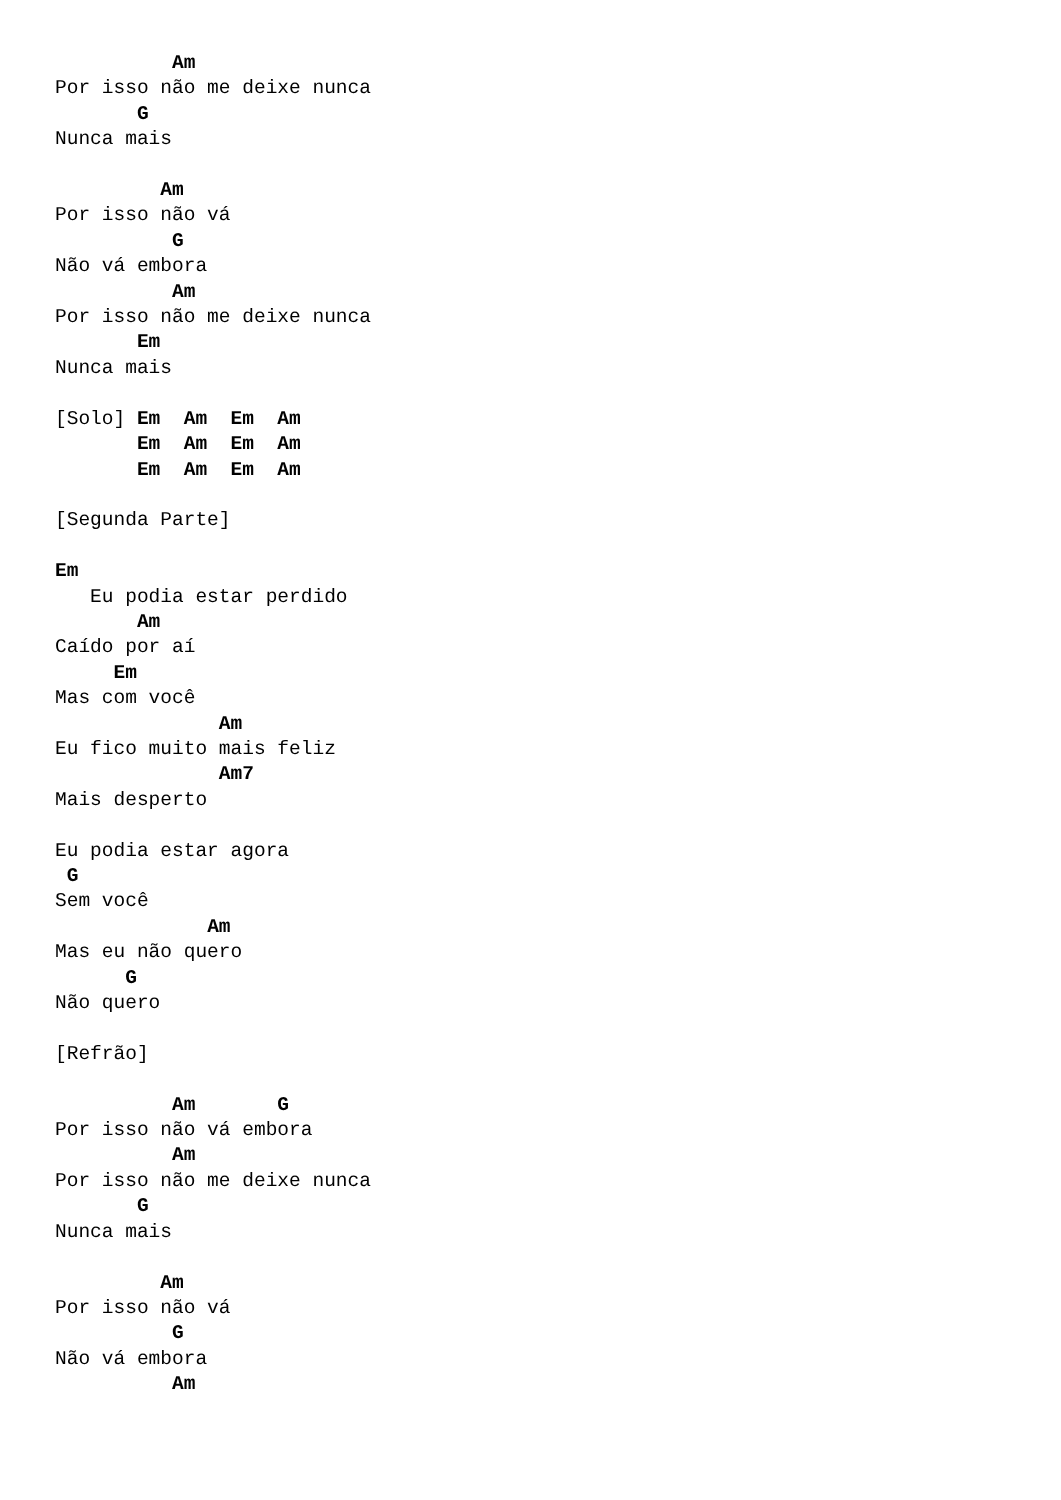Am
Por isso não me deixe nunca
       G
Nunca mais

         Am
Por isso não vá
          G
Não vá embora
          Am
Por isso não me deixe nunca
       Em
Nunca mais

[Solo] Em  Am  Em  Am
       Em  Am  Em  Am
       Em  Am  Em  Am

[Segunda Parte]

Em
   Eu podia estar perdido
       Am
Caído por aí
     Em
Mas com você
              Am
Eu fico muito mais feliz
              Am7
Mais desperto

Eu podia estar agora
 G
Sem você
             Am
Mas eu não quero
      G
Não quero

[Refrão]

          Am       G
Por isso não vá embora
          Am
Por isso não me deixe nunca
       G
Nunca mais

         Am
Por isso não vá
          G
Não vá embora
          Am